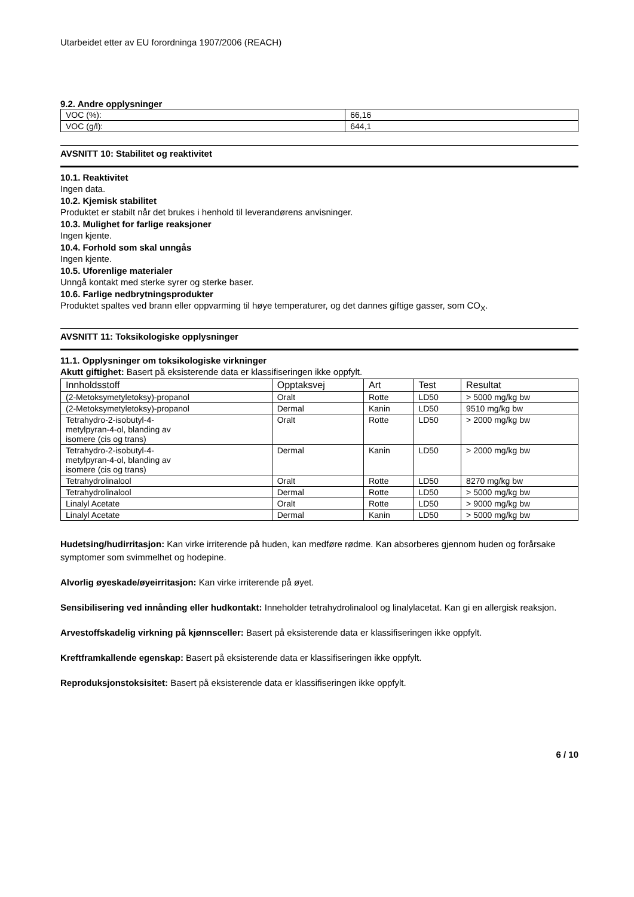Utarbeidet etter av EU forordninga 1907/2006 (REACH)
9.2. Andre opplysninger
| VOC (%): | 66,16 |
| VOC (g/l): | 644,1 |
AVSNITT 10: Stabilitet og reaktivitet
10.1. Reaktivitet
Ingen data.
10.2. Kjemisk stabilitet
Produktet er stabilt når det brukes i henhold til leverandørens anvisninger.
10.3. Mulighet for farlige reaksjoner
Ingen kjente.
10.4. Forhold som skal unngås
Ingen kjente.
10.5. Uforenlige materialer
Unngå kontakt med sterke syrer og sterke baser.
10.6. Farlige nedbrytningsprodukter
Produktet spaltes ved brann eller oppvarming til høye temperaturer, og det dannes giftige gasser, som CO<sub>X</sub>.
AVSNITT 11: Toksikologiske opplysninger
11.1. Opplysninger om toksikologiske virkninger
Akutt giftighet: Basert på eksisterende data er klassifiseringen ikke oppfylt.
| Innholdsstoff | Opptaksvej | Art | Test | Resultat |
| --- | --- | --- | --- | --- |
| (2-Metoksymetyletoksy)-propanol | Oralt | Rotte | LD50 | > 5000 mg/kg bw |
| (2-Metoksymetyletoksy)-propanol | Dermal | Kanin | LD50 | 9510 mg/kg bw |
| Tetrahydro-2-isobutyl-4- metylpyran-4-ol, blanding av isomere (cis og trans) | Oralt | Rotte | LD50 | > 2000 mg/kg bw |
| Tetrahydro-2-isobutyl-4- metylpyran-4-ol, blanding av isomere (cis og trans) | Dermal | Kanin | LD50 | > 2000 mg/kg bw |
| Tetrahydrolinalool | Oralt | Rotte | LD50 | 8270 mg/kg bw |
| Tetrahydrolinalool | Dermal | Rotte | LD50 | > 5000 mg/kg bw |
| Linalyl Acetate | Oralt | Rotte | LD50 | > 9000 mg/kg bw |
| Linalyl Acetate | Dermal | Kanin | LD50 | > 5000 mg/kg bw |
Hudetsing/hudirritasjon: Kan virke irriterende på huden, kan medføre rødme. Kan absorberes gjennom huden og forårsake symptomer som svimmelhet og hodepine.
Alvorlig øyeskade/øyeirritasjon: Kan virke irriterende på øyet.
Sensibilisering ved innånding eller hudkontakt: Inneholder tetrahydrolinalool og linalylacetat. Kan gi en allergisk reaksjon.
Arvestoffskadelig virkning på kjønnsceller: Basert på eksisterende data er klassifiseringen ikke oppfylt.
Kreftframkallende egenskap: Basert på eksisterende data er klassifiseringen ikke oppfylt.
Reproduksjonstoksisitet: Basert på eksisterende data er klassifiseringen ikke oppfylt.
6 / 10